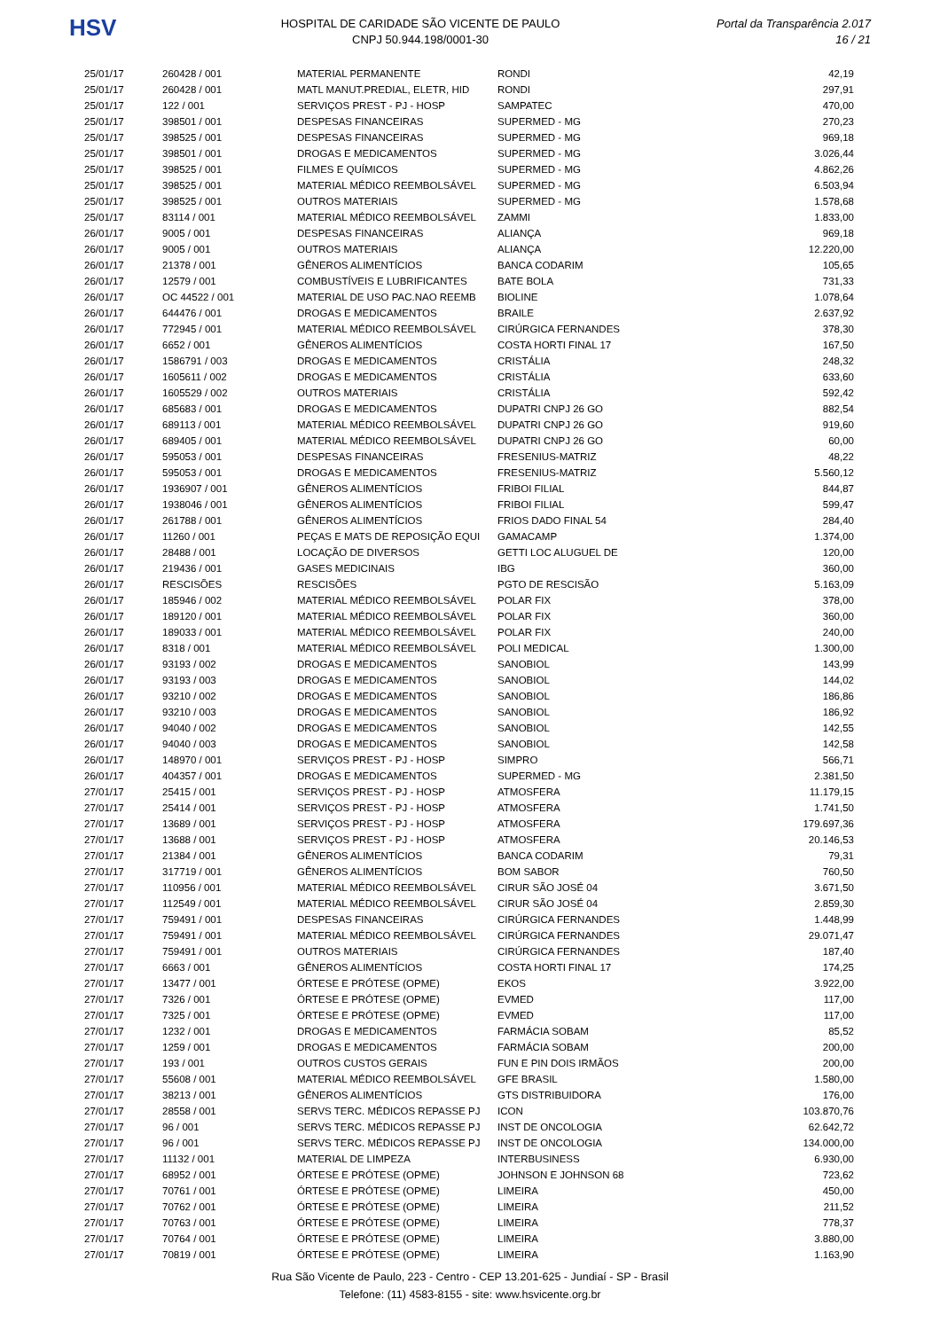HSV
HOSPITAL DE CARIDADE SÃO VICENTE DE PAULO
CNPJ 50.944.198/0001-30
Portal da Transparência 2.017
16 / 21
| 25/01/17 | 260428 / 001 | MATERIAL PERMANENTE | RONDI | 42,19 |
| 25/01/17 | 260428 / 001 | MATL MANUT.PREDIAL, ELETR, HID | RONDI | 297,91 |
| 25/01/17 | 122 / 001 | SERVIÇOS PREST - PJ - HOSP | SAMPATEC | 470,00 |
| 25/01/17 | 398501 / 001 | DESPESAS FINANCEIRAS | SUPERMED - MG | 270,23 |
| 25/01/17 | 398525 / 001 | DESPESAS FINANCEIRAS | SUPERMED - MG | 969,18 |
| 25/01/17 | 398501 / 001 | DROGAS E MEDICAMENTOS | SUPERMED - MG | 3.026,44 |
| 25/01/17 | 398525 / 001 | FILMES E QUÍMICOS | SUPERMED - MG | 4.862,26 |
| 25/01/17 | 398525 / 001 | MATERIAL MÉDICO REEMBOLSÁVEL | SUPERMED - MG | 6.503,94 |
| 25/01/17 | 398525 / 001 | OUTROS MATERIAIS | SUPERMED - MG | 1.578,68 |
| 25/01/17 | 83114 / 001 | MATERIAL MÉDICO REEMBOLSÁVEL | ZAMMI | 1.833,00 |
| 26/01/17 | 9005 / 001 | DESPESAS FINANCEIRAS | ALIANÇA | 969,18 |
| 26/01/17 | 9005 / 001 | OUTROS MATERIAIS | ALIANÇA | 12.220,00 |
| 26/01/17 | 21378 / 001 | GÊNEROS ALIMENTÍCIOS | BANCA CODARIM | 105,65 |
| 26/01/17 | 12579 / 001 | COMBUSTÍVEIS E LUBRIFICANTES | BATE BOLA | 731,33 |
| 26/01/17 | OC 44522 / 001 | MATERIAL DE USO PAC.NAO REEMB | BIOLINE | 1.078,64 |
| 26/01/17 | 644476 / 001 | DROGAS E MEDICAMENTOS | BRAILE | 2.637,92 |
| 26/01/17 | 772945 / 001 | MATERIAL MÉDICO REEMBOLSÁVEL | CIRÚRGICA FERNANDES | 378,30 |
| 26/01/17 | 6652 / 001 | GÊNEROS ALIMENTÍCIOS | COSTA HORTI FINAL 17 | 167,50 |
| 26/01/17 | 1586791 / 003 | DROGAS E MEDICAMENTOS | CRISTÁLIA | 248,32 |
| 26/01/17 | 1605611 / 002 | DROGAS E MEDICAMENTOS | CRISTÁLIA | 633,60 |
| 26/01/17 | 1605529 / 002 | OUTROS MATERIAIS | CRISTÁLIA | 592,42 |
| 26/01/17 | 685683 / 001 | DROGAS E MEDICAMENTOS | DUPATRI CNPJ 26 GO | 882,54 |
| 26/01/17 | 689113 / 001 | MATERIAL MÉDICO REEMBOLSÁVEL | DUPATRI CNPJ 26 GO | 919,60 |
| 26/01/17 | 689405 / 001 | MATERIAL MÉDICO REEMBOLSÁVEL | DUPATRI CNPJ 26 GO | 60,00 |
| 26/01/17 | 595053 / 001 | DESPESAS FINANCEIRAS | FRESENIUS-MATRIZ | 48,22 |
| 26/01/17 | 595053 / 001 | DROGAS E MEDICAMENTOS | FRESENIUS-MATRIZ | 5.560,12 |
| 26/01/17 | 1936907 / 001 | GÊNEROS ALIMENTÍCIOS | FRIBOI FILIAL | 844,87 |
| 26/01/17 | 1938046 / 001 | GÊNEROS ALIMENTÍCIOS | FRIBOI FILIAL | 599,47 |
| 26/01/17 | 261788 / 001 | GÊNEROS ALIMENTÍCIOS | FRIOS DADO FINAL 54 | 284,40 |
| 26/01/17 | 11260 / 001 | PEÇAS E MATS DE REPOSIÇÃO EQUI | GAMACAMP | 1.374,00 |
| 26/01/17 | 28488 / 001 | LOCAÇÃO DE DIVERSOS | GETTI LOC ALUGUEL DE | 120,00 |
| 26/01/17 | 219436 / 001 | GASES MEDICINAIS | IBG | 360,00 |
| 26/01/17 | RESCISÕES | RESCISÕES | PGTO DE RESCISÃO | 5.163,09 |
| 26/01/17 | 185946 / 002 | MATERIAL MÉDICO REEMBOLSÁVEL | POLAR FIX | 378,00 |
| 26/01/17 | 189120 / 001 | MATERIAL MÉDICO REEMBOLSÁVEL | POLAR FIX | 360,00 |
| 26/01/17 | 189033 / 001 | MATERIAL MÉDICO REEMBOLSÁVEL | POLAR FIX | 240,00 |
| 26/01/17 | 8318 / 001 | MATERIAL MÉDICO REEMBOLSÁVEL | POLI MEDICAL | 1.300,00 |
| 26/01/17 | 93193 / 002 | DROGAS E MEDICAMENTOS | SANOBIOL | 143,99 |
| 26/01/17 | 93193 / 003 | DROGAS E MEDICAMENTOS | SANOBIOL | 144,02 |
| 26/01/17 | 93210 / 002 | DROGAS E MEDICAMENTOS | SANOBIOL | 186,86 |
| 26/01/17 | 93210 / 003 | DROGAS E MEDICAMENTOS | SANOBIOL | 186,92 |
| 26/01/17 | 94040 / 002 | DROGAS E MEDICAMENTOS | SANOBIOL | 142,55 |
| 26/01/17 | 94040 / 003 | DROGAS E MEDICAMENTOS | SANOBIOL | 142,58 |
| 26/01/17 | 148970 / 001 | SERVIÇOS PREST - PJ - HOSP | SIMPRO | 566,71 |
| 26/01/17 | 404357 / 001 | DROGAS E MEDICAMENTOS | SUPERMED - MG | 2.381,50 |
| 27/01/17 | 25415 / 001 | SERVIÇOS PREST - PJ - HOSP | ATMOSFERA | 11.179,15 |
| 27/01/17 | 25414 / 001 | SERVIÇOS PREST - PJ - HOSP | ATMOSFERA | 1.741,50 |
| 27/01/17 | 13689 / 001 | SERVIÇOS PREST - PJ - HOSP | ATMOSFERA | 179.697,36 |
| 27/01/17 | 13688 / 001 | SERVIÇOS PREST - PJ - HOSP | ATMOSFERA | 20.146,53 |
| 27/01/17 | 21384 / 001 | GÊNEROS ALIMENTÍCIOS | BANCA CODARIM | 79,31 |
| 27/01/17 | 317719 / 001 | GÊNEROS ALIMENTÍCIOS | BOM SABOR | 760,50 |
| 27/01/17 | 110956 / 001 | MATERIAL MÉDICO REEMBOLSÁVEL | CIRUR SÃO JOSÉ 04 | 3.671,50 |
| 27/01/17 | 112549 / 001 | MATERIAL MÉDICO REEMBOLSÁVEL | CIRUR SÃO JOSÉ 04 | 2.859,30 |
| 27/01/17 | 759491 / 001 | DESPESAS FINANCEIRAS | CIRÚRGICA FERNANDES | 1.448,99 |
| 27/01/17 | 759491 / 001 | MATERIAL MÉDICO REEMBOLSÁVEL | CIRÚRGICA FERNANDES | 29.071,47 |
| 27/01/17 | 759491 / 001 | OUTROS MATERIAIS | CIRÚRGICA FERNANDES | 187,40 |
| 27/01/17 | 6663 / 001 | GÊNEROS ALIMENTÍCIOS | COSTA HORTI FINAL 17 | 174,25 |
| 27/01/17 | 13477 / 001 | ÓRTESE E PRÓTESE (OPME) | EKOS | 3.922,00 |
| 27/01/17 | 7326 / 001 | ÓRTESE E PRÓTESE (OPME) | EVMED | 117,00 |
| 27/01/17 | 7325 / 001 | ÓRTESE E PRÓTESE (OPME) | EVMED | 117,00 |
| 27/01/17 | 1232 / 001 | DROGAS E MEDICAMENTOS | FARMÁCIA SOBAM | 85,52 |
| 27/01/17 | 1259 / 001 | DROGAS E MEDICAMENTOS | FARMÁCIA SOBAM | 200,00 |
| 27/01/17 | 193 / 001 | OUTROS CUSTOS GERAIS | FUN E PIN DOIS IRMÃOS | 200,00 |
| 27/01/17 | 55608 / 001 | MATERIAL MÉDICO REEMBOLSÁVEL | GFE BRASIL | 1.580,00 |
| 27/01/17 | 38213 / 001 | GÊNEROS ALIMENTÍCIOS | GTS DISTRIBUIDORA | 176,00 |
| 27/01/17 | 28558 / 001 | SERVS TERC. MÉDICOS REPASSE PJ | ICON | 103.870,76 |
| 27/01/17 | 96 / 001 | SERVS TERC. MÉDICOS REPASSE PJ | INST DE ONCOLOGIA | 62.642,72 |
| 27/01/17 | 96 / 001 | SERVS TERC. MÉDICOS REPASSE PJ | INST DE ONCOLOGIA | 134.000,00 |
| 27/01/17 | 11132 / 001 | MATERIAL DE LIMPEZA | INTERBUSINESS | 6.930,00 |
| 27/01/17 | 68952 / 001 | ÓRTESE E PRÓTESE (OPME) | JOHNSON E JOHNSON 68 | 723,62 |
| 27/01/17 | 70761 / 001 | ÓRTESE E PRÓTESE (OPME) | LIMEIRA | 450,00 |
| 27/01/17 | 70762 / 001 | ÓRTESE E PRÓTESE (OPME) | LIMEIRA | 211,52 |
| 27/01/17 | 70763 / 001 | ÓRTESE E PRÓTESE (OPME) | LIMEIRA | 778,37 |
| 27/01/17 | 70764 / 001 | ÓRTESE E PRÓTESE (OPME) | LIMEIRA | 3.880,00 |
| 27/01/17 | 70819 / 001 | ÓRTESE E PRÓTESE (OPME) | LIMEIRA | 1.163,90 |
Rua São Vicente de Paulo, 223 - Centro - CEP 13.201-625 - Jundiaí - SP - Brasil
Telefone: (11) 4583-8155 - site: www.hsvicente.org.br